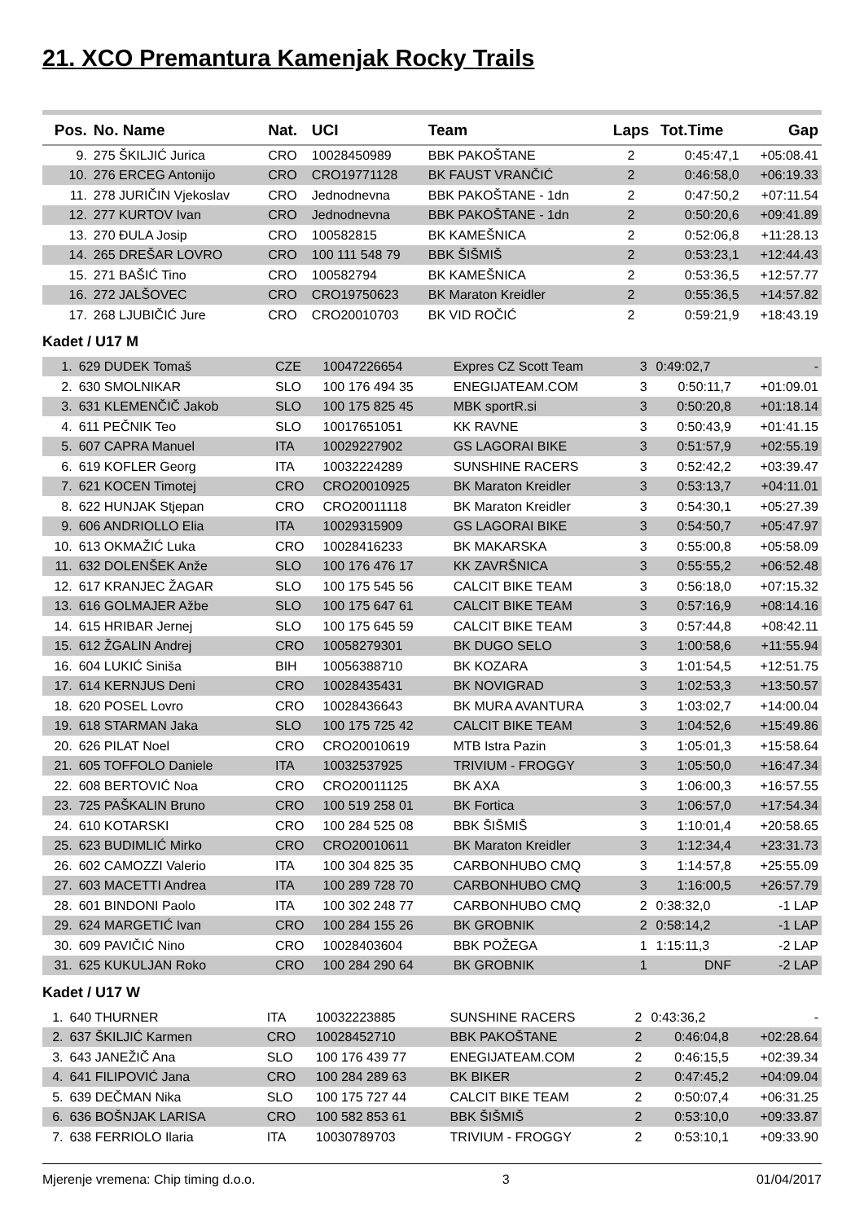21. XCO Premantura Kamenjak Rocky Trails
| Pos. | No. Name | Nat. | UCI | Team | Laps | Tot.Time | Gap |
| --- | --- | --- | --- | --- | --- | --- | --- |
| 9. | 275 ŠKILJIĆ Jurica | CRO | 10028450989 | BBK PAKOŠTANE | 2 | 0:45:47,1 | +05:08.41 |
| 10. | 276 ERCEG Antonijo | CRO | CRO19771128 | BK FAUST VRANČIĆ | 2 | 0:46:58,0 | +06:19.33 |
| 11. | 278 JURIČIN Vjekoslav | CRO | Jednodnevna | BBK PAKOŠTANE - 1dn | 2 | 0:47:50,2 | +07:11.54 |
| 12. | 277 KURTOV Ivan | CRO | Jednodnevna | BBK PAKOŠTANE - 1dn | 2 | 0:50:20,6 | +09:41.89 |
| 13. | 270 ĐULA Josip | CRO | 100582815 | BK KAMEŠNICA | 2 | 0:52:06,8 | +11:28.13 |
| 14. | 265 DREŠAR LOVRO | CRO | 100 111 548 79 | BBK ŠIŠMIŠ | 2 | 0:53:23,1 | +12:44.43 |
| 15. | 271 BAŠIĆ Tino | CRO | 100582794 | BK KAMEŠNICA | 2 | 0:53:36,5 | +12:57.77 |
| 16. | 272 JALŠOVEC | CRO | CRO19750623 | BK Maraton Kreidler | 2 | 0:55:36,5 | +14:57.82 |
| 17. | 268 LJUBIČIĆ Jure | CRO | CRO20010703 | BK VID ROČIĆ | 2 | 0:59:21,9 | +18:43.19 |
Kadet / U17 M
| 1. | 629 DUDEK Tomaš | CZE | 10047226654 | Expres CZ Scott Team | 3 | 0:49:02,7 | - |
| 2. | 630 SMOLNIKAR | SLO | 100 176 494 35 | ENEGIJATEAM.COM | 3 | 0:50:11,7 | +01:09.01 |
| 3. | 631 KLEMENČIČ Jakob | SLO | 100 175 825 45 | MBK sportR.si | 3 | 0:50:20,8 | +01:18.14 |
| 4. | 611 PEČNIK Teo | SLO | 10017651051 | KK RAVNE | 3 | 0:50:43,9 | +01:41.15 |
| 5. | 607 CAPRA Manuel | ITA | 10029227902 | GS LAGORAI BIKE | 3 | 0:51:57,9 | +02:55.19 |
| 6. | 619 KOFLER Georg | ITA | 10032224289 | SUNSHINE RACERS | 3 | 0:52:42,2 | +03:39.47 |
| 7. | 621 KOCEN Timotej | CRO | CRO20010925 | BK Maraton Kreidler | 3 | 0:53:13,7 | +04:11.01 |
| 8. | 622 HUNJAK Stjepan | CRO | CRO20011118 | BK Maraton Kreidler | 3 | 0:54:30,1 | +05:27.39 |
| 9. | 606 ANDRIOLLO Elia | ITA | 10029315909 | GS LAGORAI BIKE | 3 | 0:54:50,7 | +05:47.97 |
| 10. | 613 OKMAŽIĆ Luka | CRO | 10028416233 | BK MAKARSKA | 3 | 0:55:00,8 | +05:58.09 |
| 11. | 632 DOLENŠEK Anže | SLO | 100 176 476 17 | KK ZAVRŠNICA | 3 | 0:55:55,2 | +06:52.48 |
| 12. | 617 KRANJEC ŽAGAR | SLO | 100 175 545 56 | CALCIT BIKE TEAM | 3 | 0:56:18,0 | +07:15.32 |
| 13. | 616 GOLMAJER Ažbe | SLO | 100 175 647 61 | CALCIT BIKE TEAM | 3 | 0:57:16,9 | +08:14.16 |
| 14. | 615 HRIBAR Jernej | SLO | 100 175 645 59 | CALCIT BIKE TEAM | 3 | 0:57:44,8 | +08:42.11 |
| 15. | 612 ŽGALIN Andrej | CRO | 10058279301 | BK DUGO SELO | 3 | 1:00:58,6 | +11:55.94 |
| 16. | 604 LUKIĆ Siniša | BIH | 10056388710 | BK KOZARA | 3 | 1:01:54,5 | +12:51.75 |
| 17. | 614 KERNJUS Deni | CRO | 10028435431 | BK NOVIGRAD | 3 | 1:02:53,3 | +13:50.57 |
| 18. | 620 POSEL Lovro | CRO | 10028436643 | BK MURA AVANTURA | 3 | 1:03:02,7 | +14:00.04 |
| 19. | 618 STARMAN Jaka | SLO | 100 175 725 42 | CALCIT BIKE TEAM | 3 | 1:04:52,6 | +15:49.86 |
| 20. | 626 PILAT Noel | CRO | CRO20010619 | MTB Istra Pazin | 3 | 1:05:01,3 | +15:58.64 |
| 21. | 605 TOFFOLO Daniele | ITA | 10032537925 | TRIVIUM - FROGGY | 3 | 1:05:50,0 | +16:47.34 |
| 22. | 608 BERTOVIĆ Noa | CRO | CRO20011125 | BK AXA | 3 | 1:06:00,3 | +16:57.55 |
| 23. | 725 PAŠKALIN Bruno | CRO | 100 519 258 01 | BK Fortica | 3 | 1:06:57,0 | +17:54.34 |
| 24. | 610 KOTARSKI | CRO | 100 284 525 08 | BBK ŠIŠMIŠ | 3 | 1:10:01,4 | +20:58.65 |
| 25. | 623 BUDIMLIĆ Mirko | CRO | CRO20010611 | BK Maraton Kreidler | 3 | 1:12:34,4 | +23:31.73 |
| 26. | 602 CAMOZZI Valerio | ITA | 100 304 825 35 | CARBONHUBO CMQ | 3 | 1:14:57,8 | +25:55.09 |
| 27. | 603 MACETTI Andrea | ITA | 100 289 728 70 | CARBONHUBO CMQ | 3 | 1:16:00,5 | +26:57.79 |
| 28. | 601 BINDONI Paolo | ITA | 100 302 248 77 | CARBONHUBO CMQ | 2 | 0:38:32,0 | -1 LAP |
| 29. | 624 MARGETIĆ Ivan | CRO | 100 284 155 26 | BK GROBNIK | 2 | 0:58:14,2 | -1 LAP |
| 30. | 609 PAVIČIĆ Nino | CRO | 10028403604 | BBK POŽEGA | 1 | 1:15:11,3 | -2 LAP |
| 31. | 625 KUKULJAN Roko | CRO | 100 284 290 64 | BK GROBNIK | 1 | DNF | -2 LAP |
Kadet / U17 W
| 1. | 640 THURNER | ITA | 10032223885 | SUNSHINE RACERS | 2 | 0:43:36,2 | - |
| 2. | 637 ŠKILJIĆ Karmen | CRO | 10028452710 | BBK PAKOŠTANE | 2 | 0:46:04,8 | +02:28.64 |
| 3. | 643 JANEŽIČ Ana | SLO | 100 176 439 77 | ENEGIJATEAM.COM | 2 | 0:46:15,5 | +02:39.34 |
| 4. | 641 FILIPOVIĆ Jana | CRO | 100 284 289 63 | BK BIKER | 2 | 0:47:45,2 | +04:09.04 |
| 5. | 639 DEČMAN Nika | SLO | 100 175 727 44 | CALCIT BIKE TEAM | 2 | 0:50:07,4 | +06:31.25 |
| 6. | 636 BOŠNJAK LARISA | CRO | 100 582 853 61 | BBK ŠIŠMIŠ | 2 | 0:53:10,0 | +09:33.87 |
| 7. | 638 FERRIOLO Ilaria | ITA | 10030789703 | TRIVIUM - FROGGY | 2 | 0:53:10,1 | +09:33.90 |
Mjerenje vremena: Chip timing d.o.o. 3 01/04/2017